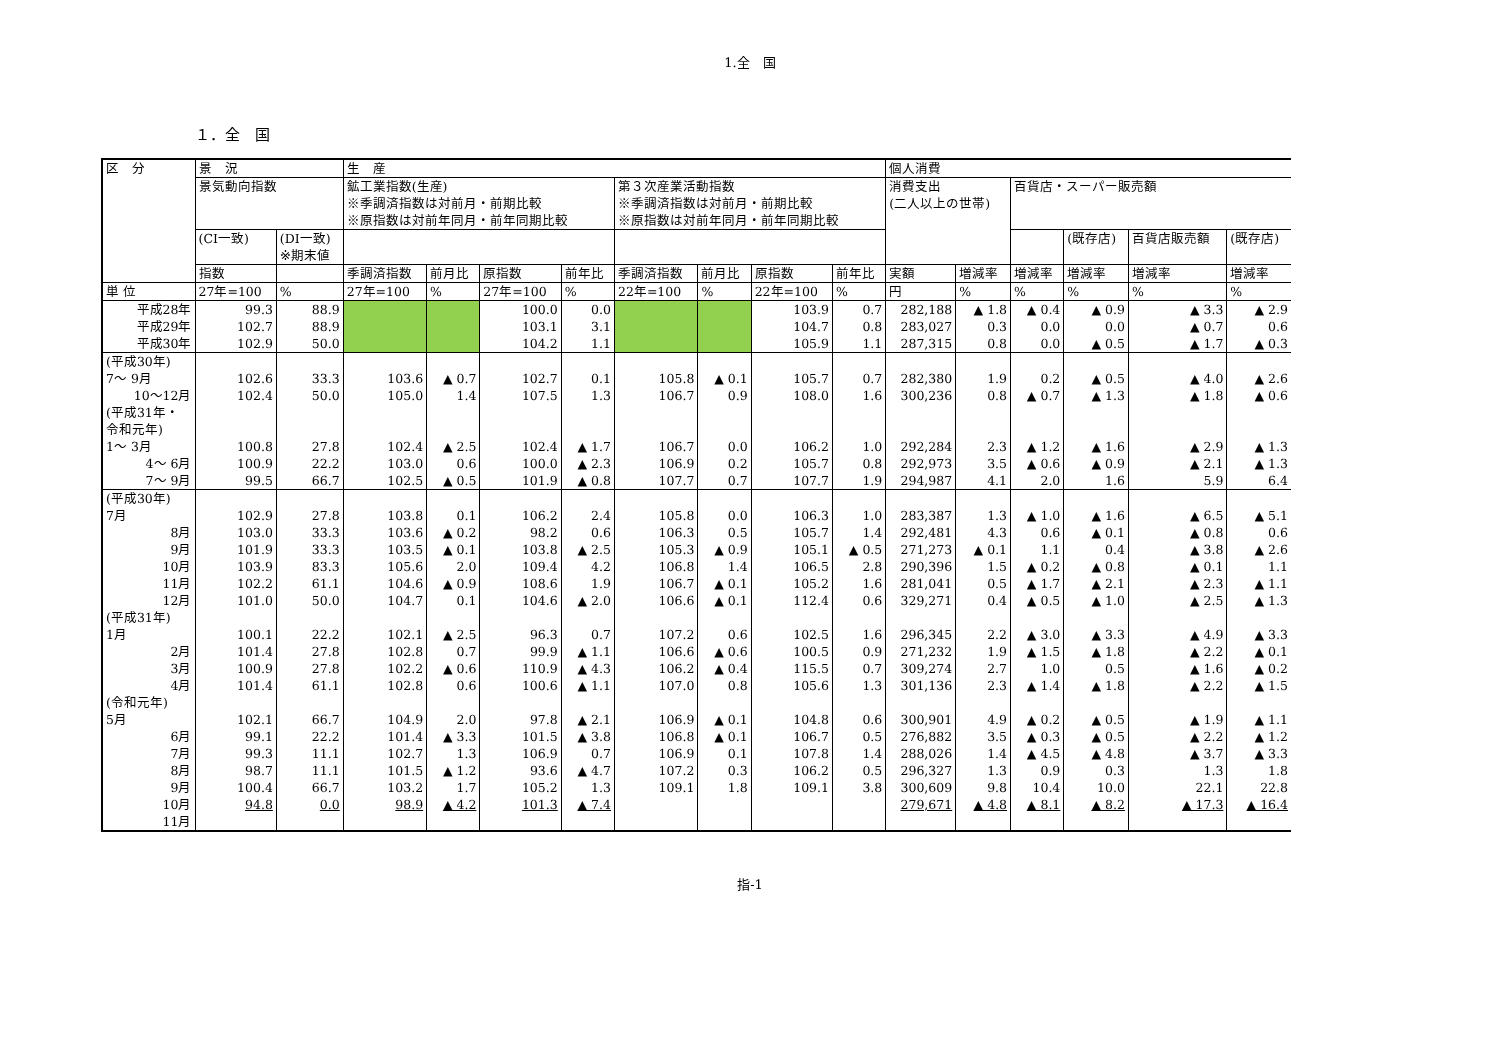1.全　国
１．全　国
| 区 分 | 景 況 | | 生 産 | | | | | | | | 個人消費 | | | | | |
| --- | --- | --- | --- | --- | --- | --- | --- | --- | --- | --- | --- | --- | --- | --- | --- | --- |
| | 景気動向指数 | | 鉱工業指数(生産) ※季調済指数は対前月・前期比較 ※原指数は対前年同月・前年同期比較 | | | | 第３次産業活動指数 ※季調済指数は対前月・前期比較 ※原指数は対前年同月・前年同期比較 | | | | 消費支出 (二人以上の世帯) | | 百貨店・スーパー販売額 | | | |
| | (CI一致) | (DI一致) ※期末値 | | | | | | | | | | | | (既存店) | 百貨店販売額 | (既存店) |
| | 指数 | | 季調済指数 | 前月比 | 原指数 | 前年比 | 季調済指数 | 前月比 | 原指数 | 前年比 | 実額 | 増減率 | 増減率 | 増減率 | 増減率 | 増減率 |
| 単 位 | 27年=100 | % | 27年=100 | % | 27年=100 | % | 22年=100 | % | 22年=100 | % | 円 | % | % | % | % | % |
| 平成28年 | 99.3 | 88.9 | | | 100.0 | 0.0 | | | 103.9 | 0.7 | 282,188 | ▲ 1.8 | ▲ 0.4 | ▲ 0.9 | ▲ 3.3 | ▲ 2.9 |
| 平成29年 | 102.7 | 88.9 | | | 103.1 | 3.1 | | | 104.7 | 0.8 | 283,027 | 0.3 | 0.0 | 0.0 | ▲ 0.7 | 0.6 |
| 平成30年 | 102.9 | 50.0 | | | 104.2 | 1.1 | | | 105.9 | 1.1 | 287,315 | 0.8 | 0.0 | ▲ 0.5 | ▲ 1.7 | ▲ 0.3 |
| (平成30年) 7～ 9月 | 102.6 | 33.3 | 103.6 | ▲ 0.7 | 102.7 | 0.1 | 105.8 | ▲ 0.1 | 105.7 | 0.7 | 282,380 | 1.9 | 0.2 | ▲ 0.5 | ▲ 4.0 | ▲ 2.6 |
| 10～12月 | 102.4 | 50.0 | 105.0 | 1.4 | 107.5 | 1.3 | 106.7 | 0.9 | 108.0 | 1.6 | 300,236 | 0.8 | ▲ 0.7 | ▲ 1.3 | ▲ 1.8 | ▲ 0.6 |
| (平成31年・ 令和元年) 1～ 3月 | 100.8 | 27.8 | 102.4 | ▲ 2.5 | 102.4 | ▲ 1.7 | 106.7 | 0.0 | 106.2 | 1.0 | 292,284 | 2.3 | ▲ 1.2 | ▲ 1.6 | ▲ 2.9 | ▲ 1.3 |
| 4～ 6月 | 100.9 | 22.2 | 103.0 | 0.6 | 100.0 | ▲ 2.3 | 106.9 | 0.2 | 105.7 | 0.8 | 292,973 | 3.5 | ▲ 0.6 | ▲ 0.9 | ▲ 2.1 | ▲ 1.3 |
| 7～ 9月 | 99.5 | 66.7 | 102.5 | ▲ 0.5 | 101.9 | ▲ 0.8 | 107.7 | 0.7 | 107.7 | 1.9 | 294,987 | 4.1 | 2.0 | 1.6 | 5.9 | 6.4 |
| (平成30年) 7月 | 102.9 | 27.8 | 103.8 | 0.1 | 106.2 | 2.4 | 105.8 | 0.0 | 106.3 | 1.0 | 283,387 | 1.3 | ▲ 1.0 | ▲ 1.6 | ▲ 6.5 | ▲ 5.1 |
| 8月 | 103.0 | 33.3 | 103.6 | ▲ 0.2 | 98.2 | 0.6 | 106.3 | 0.5 | 105.7 | 1.4 | 292,481 | 4.3 | 0.6 | ▲ 0.1 | ▲ 0.8 | 0.6 |
| 9月 | 101.9 | 33.3 | 103.5 | ▲ 0.1 | 103.8 | ▲ 2.5 | 105.3 | ▲ 0.9 | 105.1 | ▲ 0.5 | 271,273 | ▲ 0.1 | 1.1 | 0.4 | ▲ 3.8 | ▲ 2.6 |
| 10月 | 103.9 | 83.3 | 105.6 | 2.0 | 109.4 | 4.2 | 106.8 | 1.4 | 106.5 | 2.8 | 290,396 | 1.5 | ▲ 0.2 | ▲ 0.8 | ▲ 0.1 | 1.1 |
| 11月 | 102.2 | 61.1 | 104.6 | ▲ 0.9 | 108.6 | 1.9 | 106.7 | ▲ 0.1 | 105.2 | 1.6 | 281,041 | 0.5 | ▲ 1.7 | ▲ 2.1 | ▲ 2.3 | ▲ 1.1 |
| 12月 | 101.0 | 50.0 | 104.7 | 0.1 | 104.6 | ▲ 2.0 | 106.6 | ▲ 0.1 | 112.4 | 0.6 | 329,271 | 0.4 | ▲ 0.5 | ▲ 1.0 | ▲ 2.5 | ▲ 1.3 |
| (平成31年) 1月 | 100.1 | 22.2 | 102.1 | ▲ 2.5 | 96.3 | 0.7 | 107.2 | 0.6 | 102.5 | 1.6 | 296,345 | 2.2 | ▲ 3.0 | ▲ 3.3 | ▲ 4.9 | ▲ 3.3 |
| 2月 | 101.4 | 27.8 | 102.8 | 0.7 | 99.9 | ▲ 1.1 | 106.6 | ▲ 0.6 | 100.5 | 0.9 | 271,232 | 1.9 | ▲ 1.5 | ▲ 1.8 | ▲ 2.2 | ▲ 0.1 |
| 3月 | 100.9 | 27.8 | 102.2 | ▲ 0.6 | 110.9 | ▲ 4.3 | 106.2 | ▲ 0.4 | 115.5 | 0.7 | 309,274 | 2.7 | 1.0 | 0.5 | ▲ 1.6 | ▲ 0.2 |
| 4月 | 101.4 | 61.1 | 102.8 | 0.6 | 100.6 | ▲ 1.1 | 107.0 | 0.8 | 105.6 | 1.3 | 301,136 | 2.3 | ▲ 1.4 | ▲ 1.8 | ▲ 2.2 | ▲ 1.5 |
| (令和元年) 5月 | 102.1 | 66.7 | 104.9 | 2.0 | 97.8 | ▲ 2.1 | 106.9 | ▲ 0.1 | 104.8 | 0.6 | 300,901 | 4.9 | ▲ 0.2 | ▲ 0.5 | ▲ 1.9 | ▲ 1.1 |
| 6月 | 99.1 | 22.2 | 101.4 | ▲ 3.3 | 101.5 | ▲ 3.8 | 106.8 | ▲ 0.1 | 106.7 | 0.5 | 276,882 | 3.5 | ▲ 0.3 | ▲ 0.5 | ▲ 2.2 | ▲ 1.2 |
| 7月 | 99.3 | 11.1 | 102.7 | 1.3 | 106.9 | 0.7 | 106.9 | 0.1 | 107.8 | 1.4 | 288,026 | 1.4 | ▲ 4.5 | ▲ 4.8 | ▲ 3.7 | ▲ 3.3 |
| 8月 | 98.7 | 11.1 | 101.5 | ▲ 1.2 | 93.6 | ▲ 4.7 | 107.2 | 0.3 | 106.2 | 0.5 | 296,327 | 1.3 | 0.9 | 0.3 | 1.3 | 1.8 |
| 9月 | 100.4 | 66.7 | 103.2 | 1.7 | 105.2 | 1.3 | 109.1 | 1.8 | 109.1 | 3.8 | 300,609 | 9.8 | 10.4 | 10.0 | 22.1 | 22.8 |
| 10月 | 94.8 | 0.0 | 98.9 | ▲ 4.2 | 101.3 | ▲ 7.4 | | | | | 279,671 | ▲ 4.8 | ▲ 8.1 | ▲ 8.2 | ▲ 17.3 | ▲ 16.4 |
| 11月 | | | | | | | | | | | | | | | | |
指-1